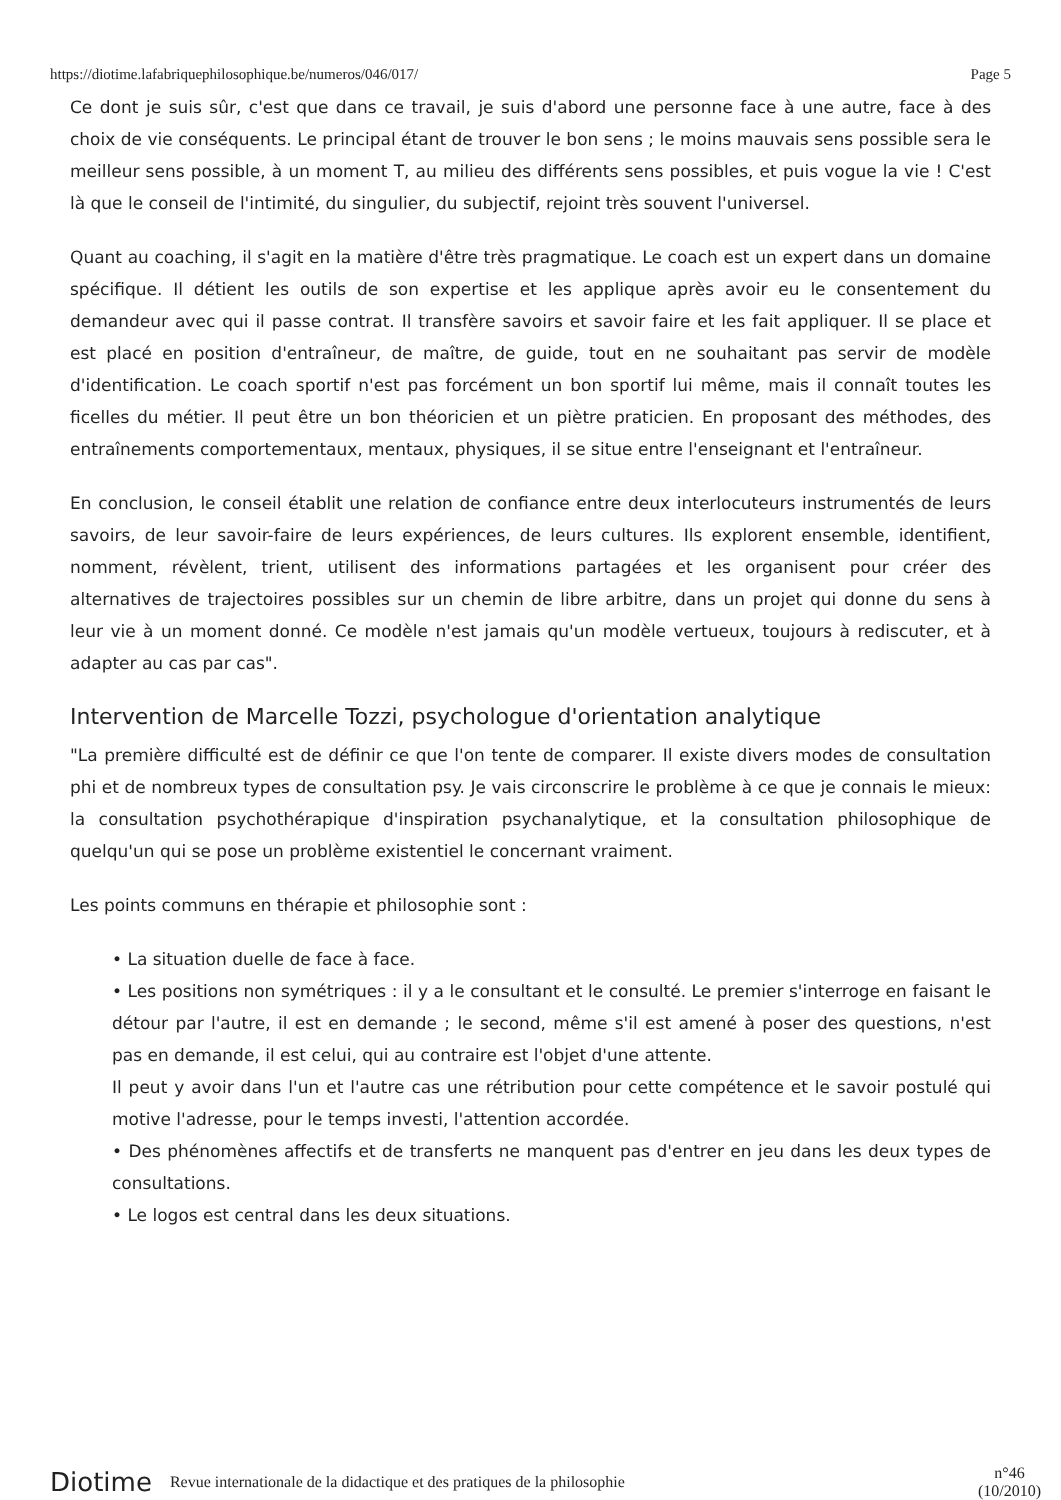https://diotime.lafabriquephilosophique.be/numeros/046/017/ Page 5
Ce dont je suis sûr, c'est que dans ce travail, je suis d'abord une personne face à une autre, face à des choix de vie conséquents. Le principal étant de trouver le bon sens ; le moins mauvais sens possible sera le meilleur sens possible, à un moment T, au milieu des différents sens possibles, et puis vogue la vie ! C'est là que le conseil de l'intimité, du singulier, du subjectif, rejoint très souvent l'universel.
Quant au coaching, il s'agit en la matière d'être très pragmatique. Le coach est un expert dans un domaine spécifique. Il détient les outils de son expertise et les applique après avoir eu le consentement du demandeur avec qui il passe contrat. Il transfère savoirs et savoir faire et les fait appliquer. Il se place et est placé en position d'entraîneur, de maître, de guide, tout en ne souhaitant pas servir de modèle d'identification. Le coach sportif n'est pas forcément un bon sportif lui même, mais il connaît toutes les ficelles du métier. Il peut être un bon théoricien et un piètre praticien. En proposant des méthodes, des entraînements comportementaux, mentaux, physiques, il se situe entre l'enseignant et l'entraîneur.
En conclusion, le conseil établit une relation de confiance entre deux interlocuteurs instrumentés de leurs savoirs, de leur savoir-faire de leurs expériences, de leurs cultures. Ils explorent ensemble, identifient, nomment, révèlent, trient, utilisent des informations partagées et les organisent pour créer des alternatives de trajectoires possibles sur un chemin de libre arbitre, dans un projet qui donne du sens à leur vie à un moment donné. Ce modèle n'est jamais qu'un modèle vertueux, toujours à rediscuter, et à adapter au cas par cas".
Intervention de Marcelle Tozzi, psychologue d'orientation analytique
"La première difficulté est de définir ce que l'on tente de comparer. Il existe divers modes de consultation phi et de nombreux types de consultation psy. Je vais circonscrire le problème à ce que je connais le mieux: la consultation psychothérapique d'inspiration psychanalytique, et la consultation philosophique de quelqu'un qui se pose un problème existentiel le concernant vraiment.
Les points communs en thérapie et philosophie sont :
• La situation duelle de face à face.
• Les positions non symétriques : il y a le consultant et le consulté. Le premier s'interroge en faisant le détour par l'autre, il est en demande ; le second, même s'il est amené à poser des questions, n'est pas en demande, il est celui, qui au contraire est l'objet d'une attente.
Il peut y avoir dans l'un et l'autre cas une rétribution pour cette compétence et le savoir postulé qui motive l'adresse, pour le temps investi, l'attention accordée.
• Des phénomènes affectifs et de transferts ne manquent pas d'entrer en jeu dans les deux types de consultations.
• Le logos est central dans les deux situations.
Diotime Revue internationale de la didactique et des pratiques de la philosophie n°46
(10/2010)